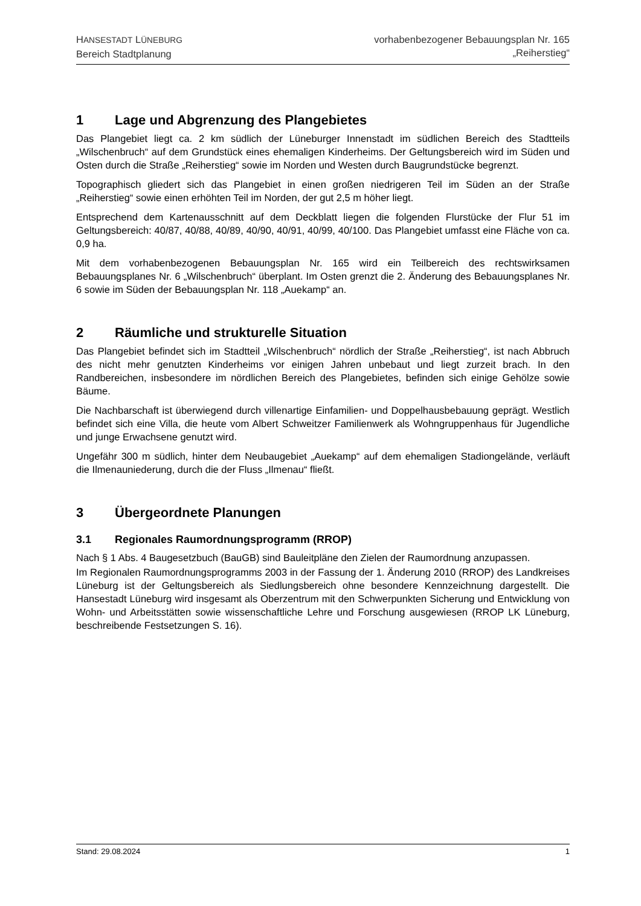HANSESTADT LÜNEBURG
Bereich Stadtplanung
vorhabenbezogener Bebauungsplan Nr. 165
„Reiherstieg“
1 Lage und Abgrenzung des Plangebietes
Das Plangebiet liegt ca. 2 km südlich der Lüneburger Innenstadt im südlichen Bereich des Stadtteils „Wilschenbruch“ auf dem Grundstück eines ehemaligen Kinderheims. Der Geltungsbereich wird im Süden und Osten durch die Straße „Reiherstieg“ sowie im Norden und Westen durch Baugrundstücke begrenzt.
Topographisch gliedert sich das Plangebiet in einen großen niedrigeren Teil im Süden an der Straße „Reiherstieg“ sowie einen erhöhten Teil im Norden, der gut 2,5 m höher liegt.
Entsprechend dem Kartenausschnitt auf dem Deckblatt liegen die folgenden Flurstücke der Flur 51 im Geltungsbereich: 40/87, 40/88, 40/89, 40/90, 40/91, 40/99, 40/100. Das Plangebiet umfasst eine Fläche von ca. 0,9 ha.
Mit dem vorhabenbezogenen Bebauungsplan Nr. 165 wird ein Teilbereich des rechtswirksamen Bebauungsplanes Nr. 6 „Wilschenbruch“ überplant. Im Osten grenzt die 2. Änderung des Bebauungsplanes Nr. 6 sowie im Süden der Bebauungsplan Nr. 118 „Auekamp“ an.
2 Räumliche und strukturelle Situation
Das Plangebiet befindet sich im Stadtteil „Wilschenbruch“ nördlich der Straße „Reiherstieg“, ist nach Abbruch des nicht mehr genutzten Kinderheims vor einigen Jahren unbebaut und liegt zurzeit brach. In den Randbereichen, insbesondere im nördlichen Bereich des Plangebietes, befinden sich einige Gehölze sowie Bäume.
Die Nachbarschaft ist überwiegend durch villenartige Einfamilien- und Doppelhausbebauung geprägt. Westlich befindet sich eine Villa, die heute vom Albert Schweitzer Familienwerk als Wohngruppenhaus für Jugendliche und junge Erwachsene genutzt wird.
Ungefähr 300 m südlich, hinter dem Neubaugebiet „Auekamp“ auf dem ehemaligen Stadiongelände, verläuft die Ilmenauniederung, durch die der Fluss „Ilmenau“ fließt.
3 Übergeordnete Planungen
3.1 Regionales Raumordnungsprogramm (RROP)
Nach § 1 Abs. 4 Baugesetzbuch (BauGB) sind Bauleitpläne den Zielen der Raumordnung anzupassen.
Im Regionalen Raumordnungsprogramms 2003 in der Fassung der 1. Änderung 2010 (RROP) des Landkreises Lüneburg ist der Geltungsbereich als Siedlungsbereich ohne besondere Kennzeichnung dargestellt. Die Hansestadt Lüneburg wird insgesamt als Oberzentrum mit den Schwerpunkten Sicherung und Entwicklung von Wohn- und Arbeitsstätten sowie wissenschaftliche Lehre und Forschung ausgewiesen (RROP LK Lüneburg, beschreibende Festsetzungen S. 16).
Stand: 29.08.2024 1